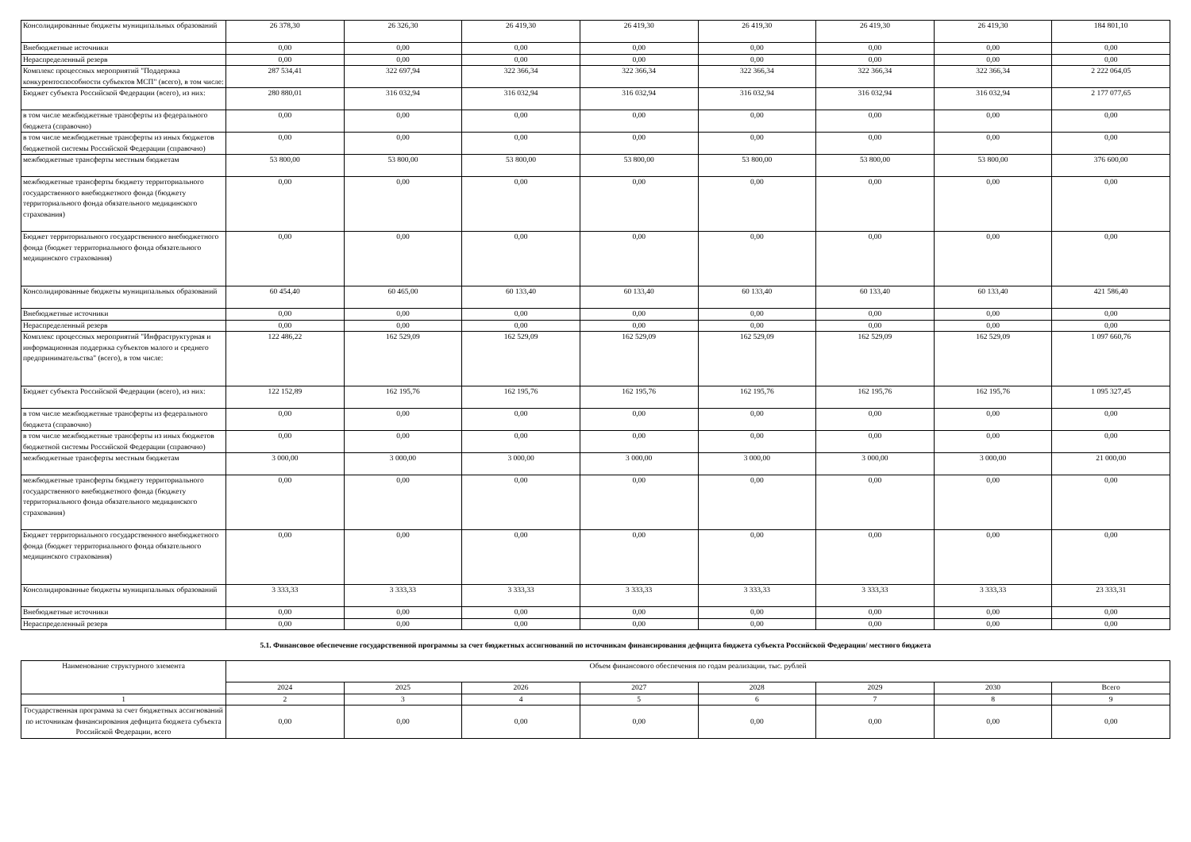| Консолидированные бюджеты муниципальных образований | 26 378,30 | 26 326,30 | 26 419,30 | 26 419,30 | 26 419,30 | 26 419,30 | 26 419,30 | 184 801,10 |
| Внебюджетные источники | 0,00 | 0,00 | 0,00 | 0,00 | 0,00 | 0,00 | 0,00 | 0,00 |
| Нераспределенный резерв | 0,00 | 0,00 | 0,00 | 0,00 | 0,00 | 0,00 | 0,00 | 0,00 |
| Комплекс процессных мероприятий "Поддержка конкурентоспособности субъектов МСП" (всего), в том числе: | 287 534,41 | 322 697,94 | 322 366,34 | 322 366,34 | 322 366,34 | 322 366,34 | 322 366,34 | 2 222 064,05 |
| Бюджет субъекта Российской Федерации (всего), из них: | 280 880,01 | 316 032,94 | 316 032,94 | 316 032,94 | 316 032,94 | 316 032,94 | 316 032,94 | 2 177 077,65 |
| в том числе межбюджетные трансферты из федерального бюджета (справочно) | 0,00 | 0,00 | 0,00 | 0,00 | 0,00 | 0,00 | 0,00 | 0,00 |
| в том числе межбюджетные трансферты из иных бюджетов бюджетной системы Российской Федерации (справочно) | 0,00 | 0,00 | 0,00 | 0,00 | 0,00 | 0,00 | 0,00 | 0,00 |
| межбюджетные трансферты местным бюджетам | 53 800,00 | 53 800,00 | 53 800,00 | 53 800,00 | 53 800,00 | 53 800,00 | 53 800,00 | 376 600,00 |
| межбюджетные трансферты бюджету территориального государственного внебюджетного фонда (бюджету территориального фонда обязательного медицинского страхования) | 0,00 | 0,00 | 0,00 | 0,00 | 0,00 | 0,00 | 0,00 | 0,00 |
| Бюджет территориального государственного внебюджетного фонда (бюджет территориального фонда обязательного медицинского страхования) | 0,00 | 0,00 | 0,00 | 0,00 | 0,00 | 0,00 | 0,00 | 0,00 |
| Консолидированные бюджеты муниципальных образований | 60 454,40 | 60 465,00 | 60 133,40 | 60 133,40 | 60 133,40 | 60 133,40 | 60 133,40 | 421 586,40 |
| Внебюджетные источники | 0,00 | 0,00 | 0,00 | 0,00 | 0,00 | 0,00 | 0,00 | 0,00 |
| Нераспределенный резерв | 0,00 | 0,00 | 0,00 | 0,00 | 0,00 | 0,00 | 0,00 | 0,00 |
| Комплекс процессных мероприятий "Инфраструктурная и информационная поддержка субъектов малого и среднего предпринимательства" (всего), в том числе: | 122 486,22 | 162 529,09 | 162 529,09 | 162 529,09 | 162 529,09 | 162 529,09 | 162 529,09 | 1 097 660,76 |
| Бюджет субъекта Российской Федерации (всего), из них: | 122 152,89 | 162 195,76 | 162 195,76 | 162 195,76 | 162 195,76 | 162 195,76 | 162 195,76 | 1 095 327,45 |
| в том числе межбюджетные трансферты из федерального бюджета (справочно) | 0,00 | 0,00 | 0,00 | 0,00 | 0,00 | 0,00 | 0,00 | 0,00 |
| в том числе межбюджетные трансферты из иных бюджетов бюджетной системы Российской Федерации (справочно) | 0,00 | 0,00 | 0,00 | 0,00 | 0,00 | 0,00 | 0,00 | 0,00 |
| межбюджетные трансферты местным бюджетам | 3 000,00 | 3 000,00 | 3 000,00 | 3 000,00 | 3 000,00 | 3 000,00 | 3 000,00 | 21 000,00 |
| межбюджетные трансферты бюджету территориального государственного внебюджетного фонда (бюджету территориального фонда обязательного медицинского страхования) | 0,00 | 0,00 | 0,00 | 0,00 | 0,00 | 0,00 | 0,00 | 0,00 |
| Бюджет территориального государственного внебюджетного фонда (бюджет территориального фонда обязательного медицинского страхования) | 0,00 | 0,00 | 0,00 | 0,00 | 0,00 | 0,00 | 0,00 | 0,00 |
| Консолидированные бюджеты муниципальных образований | 3 333,33 | 3 333,33 | 3 333,33 | 3 333,33 | 3 333,33 | 3 333,33 | 3 333,33 | 23 333,31 |
| Внебюджетные источники | 0,00 | 0,00 | 0,00 | 0,00 | 0,00 | 0,00 | 0,00 | 0,00 |
| Нераспределенный резерв | 0,00 | 0,00 | 0,00 | 0,00 | 0,00 | 0,00 | 0,00 | 0,00 |
5.1. Финансовое обеспечение государственной программы за счет бюджетных ассигнований по источникам финансирования дефицита бюджета субъекта Российской Федерации/ местного бюджета
| Наименование структурного элемента | Объем финансового обеспечения по годам реализации, тыс. рублей | | | | | | | |
| --- | --- | --- | --- | --- | --- | --- | --- | --- |
| | 2024 | 2025 | 2026 | 2027 | 2028 | 2029 | 2030 | Всего |
| 1 | 2 | 3 | 4 | 5 | 6 | 7 | 8 | 9 |
| Государственная программа за счет бюджетных ассигнований по источникам финансирования дефицита бюджета субъекта Российской Федерации, всего | 0,00 | 0,00 | 0,00 | 0,00 | 0,00 | 0,00 | 0,00 | 0,00 |